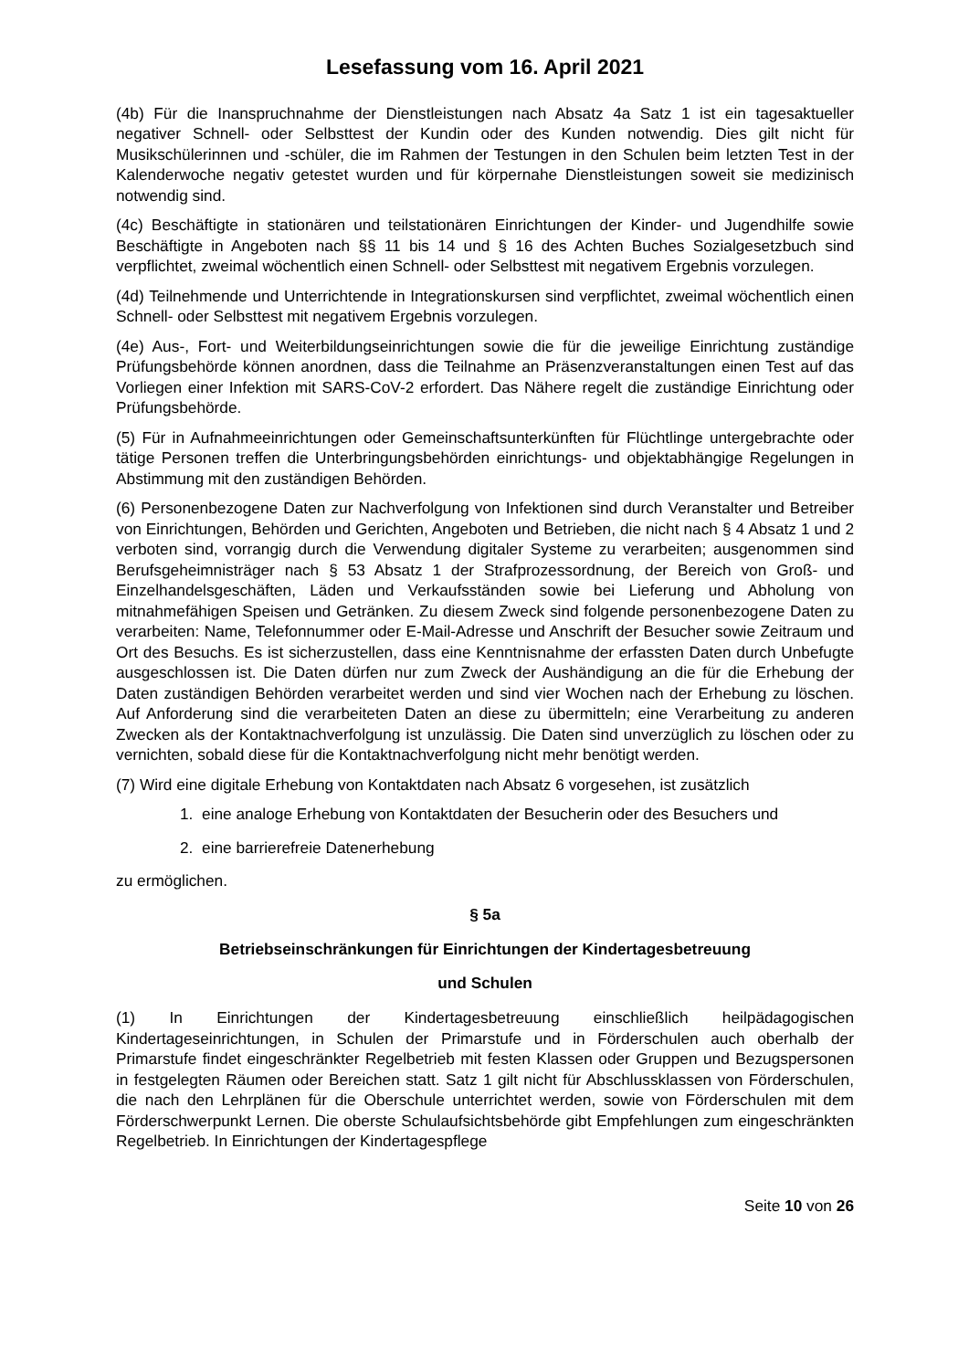Lesefassung vom 16. April 2021
(4b) Für die Inanspruchnahme der Dienstleistungen nach Absatz 4a Satz 1 ist ein tagesaktueller negativer Schnell- oder Selbsttest der Kundin oder des Kunden notwendig. Dies gilt nicht für Musikschülerinnen und -schüler, die im Rahmen der Testungen in den Schulen beim letzten Test in der Kalenderwoche negativ getestet wurden und für körpernahe Dienstleistungen soweit sie medizinisch notwendig sind.
(4c) Beschäftigte in stationären und teilstationären Einrichtungen der Kinder- und Jugendhilfe sowie Beschäftigte in Angeboten nach §§ 11 bis 14 und § 16 des Achten Buches Sozialgesetzbuch sind verpflichtet, zweimal wöchentlich einen Schnell- oder Selbsttest mit negativem Ergebnis vorzulegen.
(4d) Teilnehmende und Unterrichtende in Integrationskursen sind verpflichtet, zweimal wöchentlich einen Schnell- oder Selbsttest mit negativem Ergebnis vorzulegen.
(4e) Aus-, Fort- und Weiterbildungseinrichtungen sowie die für die jeweilige Einrichtung zuständige Prüfungsbehörde können anordnen, dass die Teilnahme an Präsenzveranstaltungen einen Test auf das Vorliegen einer Infektion mit SARS-CoV-2 erfordert. Das Nähere regelt die zuständige Einrichtung oder Prüfungsbehörde.
(5) Für in Aufnahmeeinrichtungen oder Gemeinschaftsunterkünften für Flüchtlinge untergebrachte oder tätige Personen treffen die Unterbringungsbehörden einrichtungs- und objektabhängige Regelungen in Abstimmung mit den zuständigen Behörden.
(6) Personenbezogene Daten zur Nachverfolgung von Infektionen sind durch Veranstalter und Betreiber von Einrichtungen, Behörden und Gerichten, Angeboten und Betrieben, die nicht nach § 4 Absatz 1 und 2 verboten sind, vorrangig durch die Verwendung digitaler Systeme zu verarbeiten; ausgenommen sind Berufsgeheimnisträger nach § 53 Absatz 1 der Strafprozessordnung, der Bereich von Groß- und Einzelhandelsgeschäften, Läden und Verkaufsständen sowie bei Lieferung und Abholung von mitnahmefähigen Speisen und Getränken. Zu diesem Zweck sind folgende personenbezogene Daten zu verarbeiten: Name, Telefonnummer oder E-Mail-Adresse und Anschrift der Besucher sowie Zeitraum und Ort des Besuchs. Es ist sicherzustellen, dass eine Kenntnisnahme der erfassten Daten durch Unbefugte ausgeschlossen ist. Die Daten dürfen nur zum Zweck der Aushändigung an die für die Erhebung der Daten zuständigen Behörden verarbeitet werden und sind vier Wochen nach der Erhebung zu löschen. Auf Anforderung sind die verarbeiteten Daten an diese zu übermitteln; eine Verarbeitung zu anderen Zwecken als der Kontaktnachverfolgung ist unzulässig. Die Daten sind unverzüglich zu löschen oder zu vernichten, sobald diese für die Kontaktnachverfolgung nicht mehr benötigt werden.
(7) Wird eine digitale Erhebung von Kontaktdaten nach Absatz 6 vorgesehen, ist zusätzlich
1. eine analoge Erhebung von Kontaktdaten der Besucherin oder des Besuchers und
2. eine barrierefreie Datenerhebung
zu ermöglichen.
§ 5a
Betriebseinschränkungen für Einrichtungen der Kindertagesbetreuung
und Schulen
(1) In Einrichtungen der Kindertagesbetreuung einschließlich heilpädagogischen Kindertageseinrichtungen, in Schulen der Primarstufe und in Förderschulen auch oberhalb der Primarstufe findet eingeschränkter Regelbetrieb mit festen Klassen oder Gruppen und Bezugspersonen in festgelegten Räumen oder Bereichen statt. Satz 1 gilt nicht für Abschlussklassen von Förderschulen, die nach den Lehrplänen für die Oberschule unterrichtet werden, sowie von Förderschulen mit dem Förderschwerpunkt Lernen. Die oberste Schulaufsichtsbehörde gibt Empfehlungen zum eingeschränkten Regelbetrieb. In Einrichtungen der Kindertagespflege
Seite 10 von 26